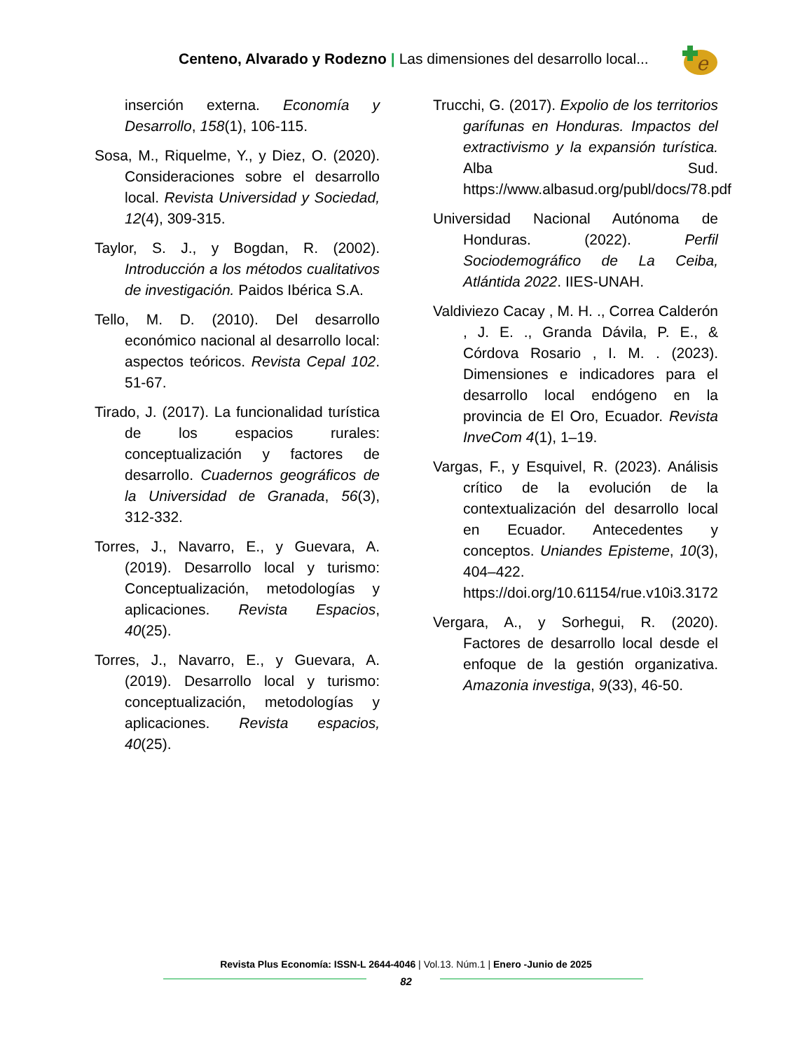Centeno, Alvarado y Rodezno | Las dimensiones del desarrollo local...
e
inserción externa. Economía y Desarrollo, 158(1), 106-115.
Sosa, M., Riquelme, Y., y Diez, O. (2020). Consideraciones sobre el desarrollo local. Revista Universidad y Sociedad, 12(4), 309-315.
Taylor, S. J., y Bogdan, R. (2002). Introducción a los métodos cualitativos de investigación. Paidos Ibérica S.A.
Tello, M. D. (2010). Del desarrollo económico nacional al desarrollo local: aspectos teóricos. Revista Cepal 102. 51-67.
Tirado, J. (2017). La funcionalidad turística de los espacios rurales: conceptualización y factores de desarrollo. Cuadernos geográficos de la Universidad de Granada, 56(3), 312-332.
Torres, J., Navarro, E., y Guevara, A. (2019). Desarrollo local y turismo: Conceptualización, metodologías y aplicaciones. Revista Espacios, 40(25).
Torres, J., Navarro, E., y Guevara, A. (2019). Desarrollo local y turismo: conceptualización, metodologías y aplicaciones. Revista espacios, 40(25).
Trucchi, G. (2017). Expolio de los territorios garífunas en Honduras. Impactos del extractivismo y la expansión turística. Alba Sud. https://www.albasud.org/publ/docs/78.pdf
Universidad Nacional Autónoma de Honduras. (2022). Perfil Sociodemográfico de La Ceiba, Atlántida 2022. IIES-UNAH.
Valdiviezo Cacay , M. H. ., Correa Calderón , J. E. ., Granda Dávila, P. E., & Córdova Rosario , I. M. . (2023). Dimensiones e indicadores para el desarrollo local endógeno en la provincia de El Oro, Ecuador. Revista InveCom 4(1), 1–19.
Vargas, F., y Esquivel, R. (2023). Análisis crítico de la evolución de la contextualización del desarrollo local en Ecuador. Antecedentes y conceptos. Uniandes Episteme, 10(3), 404–422. https://doi.org/10.61154/rue.v10i3.3172
Vergara, A., y Sorhegui, R. (2020). Factores de desarrollo local desde el enfoque de la gestión organizativa. Amazonia investiga, 9(33), 46-50.
Revista Plus Economía: ISSN-L 2644-4046 | Vol.13. Núm.1 | Enero -Junio de 2025
82